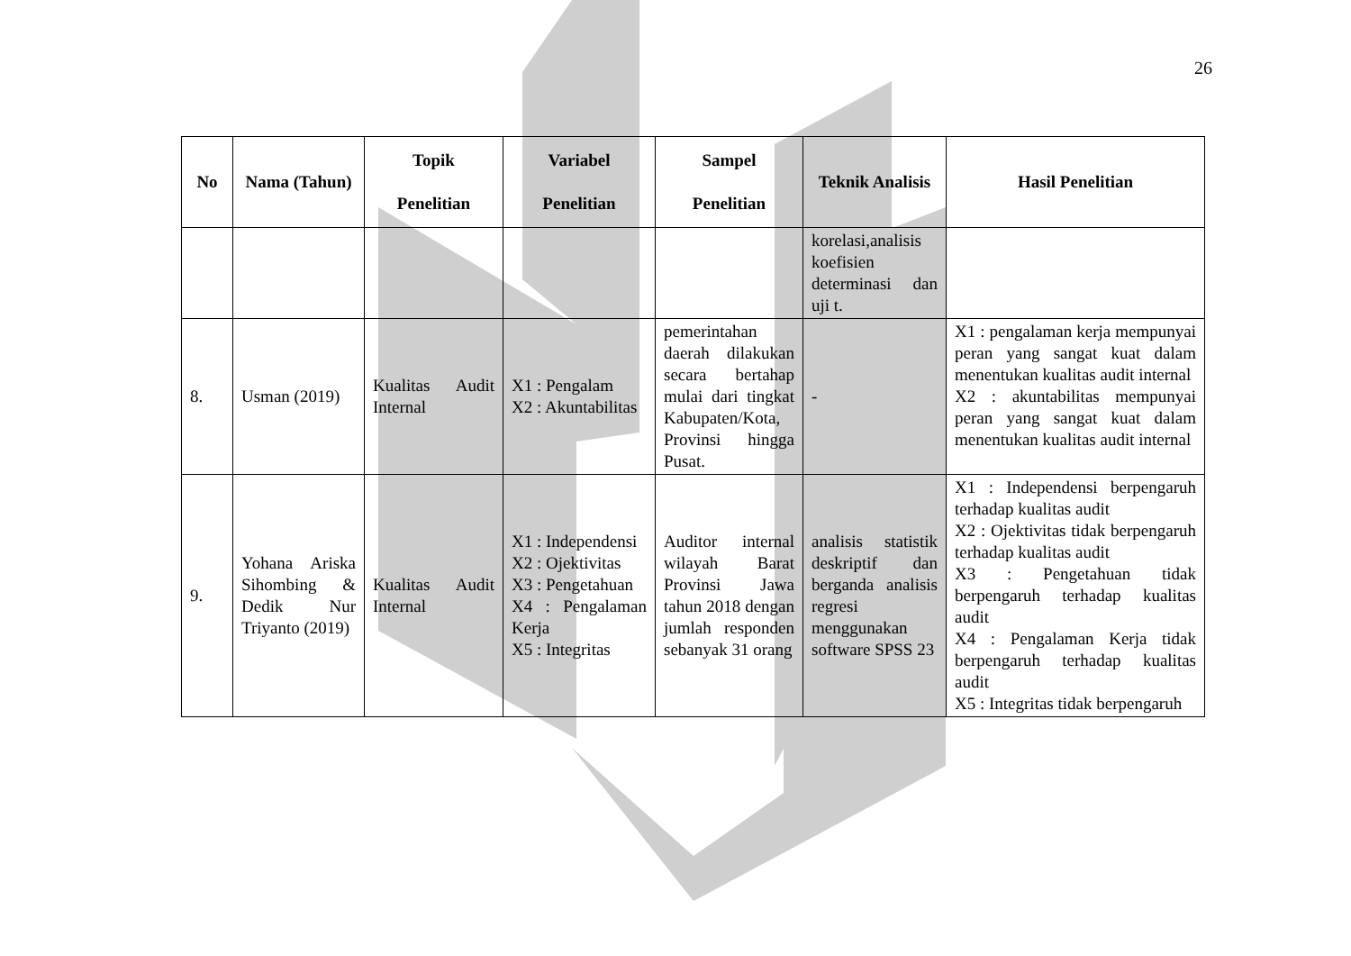26
| No | Nama (Tahun) | Topik Penelitian | Variabel Penelitian | Sampel Penelitian | Teknik Analisis | Hasil Penelitian |
| --- | --- | --- | --- | --- | --- | --- |
| | | | | | korelasi,analisis koefisien determinasi dan uji t. | |
| 8. | Usman (2019) | Kualitas Audit Internal | X1 : Pengalam X2 : Akuntabilitas | pemerintahan daerah dilakukan secara bertahap mulai dari tingkat Kabupaten/Kota, Provinsi hingga Pusat. | - | X1 : pengalaman kerja mempunyai peran yang sangat kuat dalam menentukan kualitas audit internal X2 : akuntabilitas mempunyai peran yang sangat kuat dalam menentukan kualitas audit internal |
| 9. | Yohana Ariska Sihombing & Dedik Nur Triyanto (2019) | Kualitas Audit Internal | X1 : Independensi X2 : Ojektivitas X3 : Pengetahuan X4 : Pengalaman Kerja X5 : Integritas | Auditor internal wilayah Barat Provinsi Jawa tahun 2018 dengan jumlah responden sebanyak 31 orang | analisis statistik deskriptif dan berganda analisis regresi menggunakan software SPSS 23 | X1 : Independensi berpengaruh terhadap kualitas audit X2 : Ojektivitas tidak berpengaruh terhadap kualitas audit X3 : Pengetahuan tidak berpengaruh terhadap kualitas audit X4 : Pengalaman Kerja tidak berpengaruh terhadap kualitas audit X5 : Integritas tidak berpengaruh |